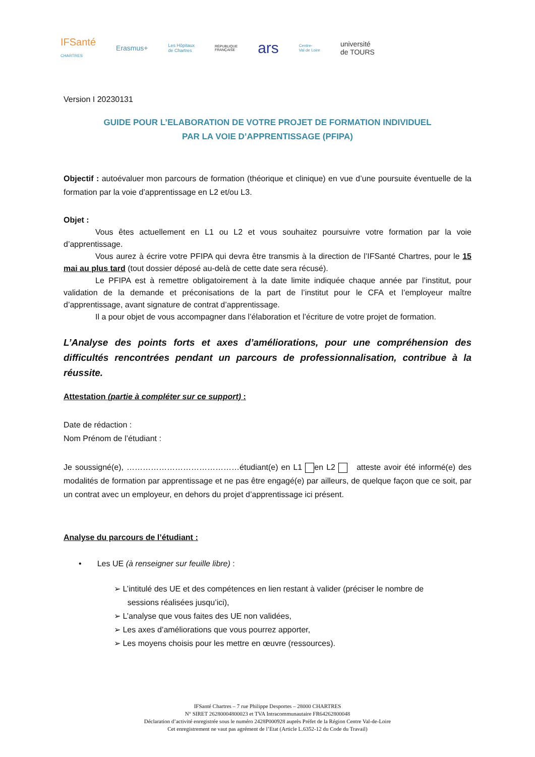IFSanté
CHARTRES
Erasmus+
Les Hôpitaux
de Chartres
RÉPUBLIQUE
FRANÇAISE
ars
Centre-
Val de Loire
université
de TOURS
Version I 20230131
GUIDE POUR L’ELABORATION DE VOTRE PROJET DE FORMATION INDIVIDUEL
PAR LA VOIE D’APPRENTISSAGE (PFIPA)
Objectif : autoévaluer mon parcours de formation (théorique et clinique) en vue d’une poursuite éventuelle de la formation par la voie d’apprentissage en L2 et/ou L3.
Objet :
Vous êtes actuellement en L1 ou L2 et vous souhaitez poursuivre votre formation par la voie d’apprentissage.
Vous aurez à écrire votre PFIPA qui devra être transmis à la direction de l’IFSanté Chartres, pour le 15 mai au plus tard (tout dossier déposé au-delà de cette date sera récusé).
Le PFIPA est à remettre obligatoirement à la date limite indiquée chaque année par l’institut, pour validation de la demande et préconisations de la part de l’institut pour le CFA et l’employeur maître d’apprentissage, avant signature de contrat d’apprentissage.
Il a pour objet de vous accompagner dans l’élaboration et l’écriture de votre projet de formation.
L’Analyse des points forts et axes d’améliorations, pour une compréhension des difficultés rencontrées pendant un parcours de professionnalisation, contribue à la réussite.
Attestation (partie à compléter sur ce support) :
Date de rédaction :
Nom Prénom de l’étudiant :
Je soussigné(e), ……………………………………étudiant(e) en L1 en L2 atteste avoir été informé(e) des modalités de formation par apprentissage et ne pas être engagé(e) par ailleurs, de quelque façon que ce soit, par un contrat avec un employeur, en dehors du projet d’apprentissage ici présent.
Analyse du parcours de l’étudiant :
• Les UE (à renseigner sur feuille libre) :
➢ L’intitulé des UE et des compétences en lien restant à valider (préciser le nombre de
sessions réalisées jusqu’ici),
➢ L’analyse que vous faites des UE non validées,
➢ Les axes d’améliorations que vous pourrez apporter,
➢ Les moyens choisis pour les mettre en œuvre (ressources).
IFSanté Chartres – 7 rue Philippe Desportes – 28000 CHARTRES
N° SIRET 26280004800023 et TVA Intracommunautaire FR64262800048
Déclaration d’activité enregistrée sous le numéro 2428P000928 auprès Préfet de la Région Centre Val-de-Loire
Cet enregistrement ne vaut pas agrément de l’Etat (Article L.6352-12 du Code du Travail)